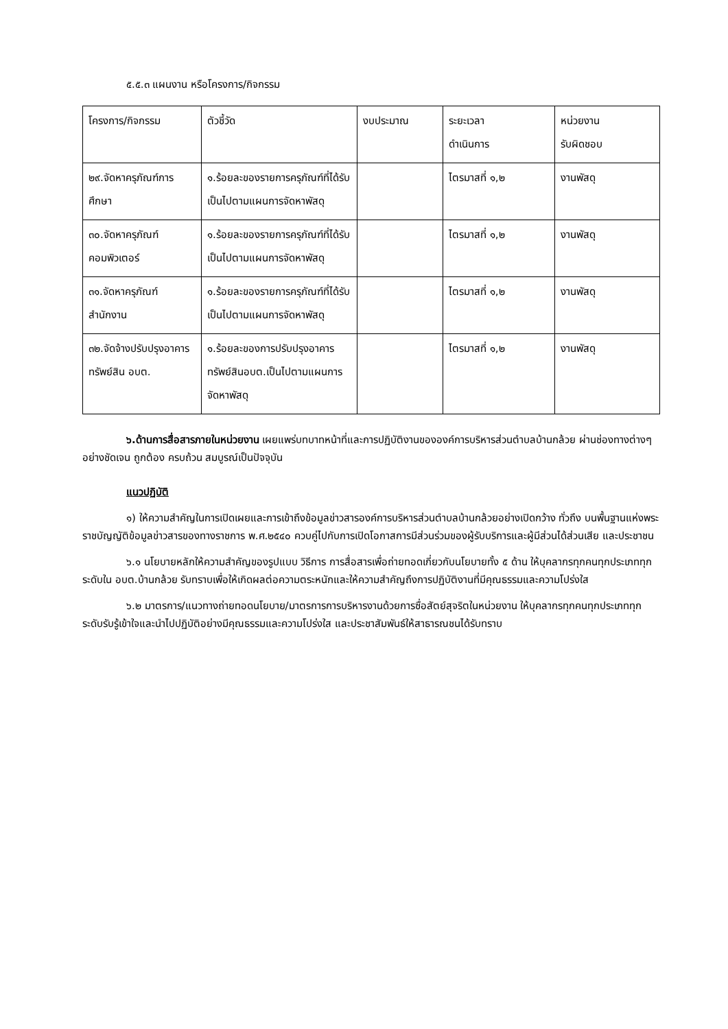๕.๕.๓ แผนงาน หรือโครงการ/กิจกรรม
| โครงการ/กิจกรรม | ตัวชี้วัด | งบประมาณ | ระยะเวลา ดำเนินการ | หน่วยงาน รับผิดชอบ |
| ๒๙.จัดหาครุภัณฑ์การศึกษา | ๑.ร้อยละของรายการครุภัณฑ์ที่ได้รับเป็นไปตามแผนการจัดหาพัสดุ | | ไตรมาสที่ ๑,๒ | งานพัสดุ |
| ๓๐.จัดหาครุภัณฑ์คอมพิวเตอร์ | ๑.ร้อยละของรายการครุภัณฑ์ที่ได้รับเป็นไปตามแผนการจัดหาพัสดุ | | ไตรมาสที่ ๑,๒ | งานพัสดุ |
| ๓๑.จัดหาครุภัณฑ์สำนักงาน | ๑.ร้อยละของรายการครุภัณฑ์ที่ได้รับเป็นไปตามแผนการจัดหาพัสดุ | | ไตรมาสที่ ๑,๒ | งานพัสดุ |
| ๓๒.จัดจ้างปรับปรุงอาคารทรัพย์สิน อบต. | ๑.ร้อยละของการปรับปรุงอาคารทรัพย์สินอบต.เป็นไปตามแผนการจัดหาพัสดุ | | ไตรมาสที่ ๑,๒ | งานพัสดุ |
๖.ด้านการสื่อสารภายในหน่วยงาน เผยแพร่บทบาทหน้าที่และการปฏิบัติงานขององค์การบริหารส่วนตำบลบ้านกล้วย ผ่านช่องทางต่างๆ อย่างชัดเจน ถูกต้อง ครบถ้วน สมบูรณ์เป็นปัจจุบัน
แนวปฏิบัติ
๑) ให้ความสำคัญในการเปิดเผยและการเข้าถึงข้อมูลข่าวสารองค์การบริหารส่วนตำบลบ้านกล้วยอย่างเปิดกว้าง ทั่วถึง บนพื้นฐานแห่งพระราชบัญญัติข้อมูลข่าวสารของทางราชการ พ.ศ.๒๕๔๐ ควบคู่ไปกับการเปิดโอกาสการมีส่วนร่วมของผู้รับบริการและผู้มีส่วนได้ส่วนเสีย และประชาชน
๖.๑ นโยบายหลักให้ความสำคัญของรูปแบบ วิธีการ การสื่อสารเพื่อถ่ายทอดเกี่ยวกับนโยบายทั้ง ๕ ด้าน ให้บุคลากรทุกคนทุกประเภททุกระดับใน อบต.บ้านกล้วย รับทราบเพื่อให้เกิดผลต่อความตระหนักและให้ความสำคัญถึงการปฏิบัติงานที่มีคุณธรรมและความโปร่งใส
๖.๒ มาตรการ/แนวทางถ่ายทอดนโยบาย/มาตรการการบริหารงานด้วยการซื่อสัตย์สุจริตในหน่วยงาน ให้บุคลากรทุกคนทุกประเภททุกระดับรับรู้เข้าใจและนำไปปฏิบัติอย่างมีคุณธรรมและความโปร่งใส และประชาสัมพันธ์ให้สาธารณชนได้รับทราบ